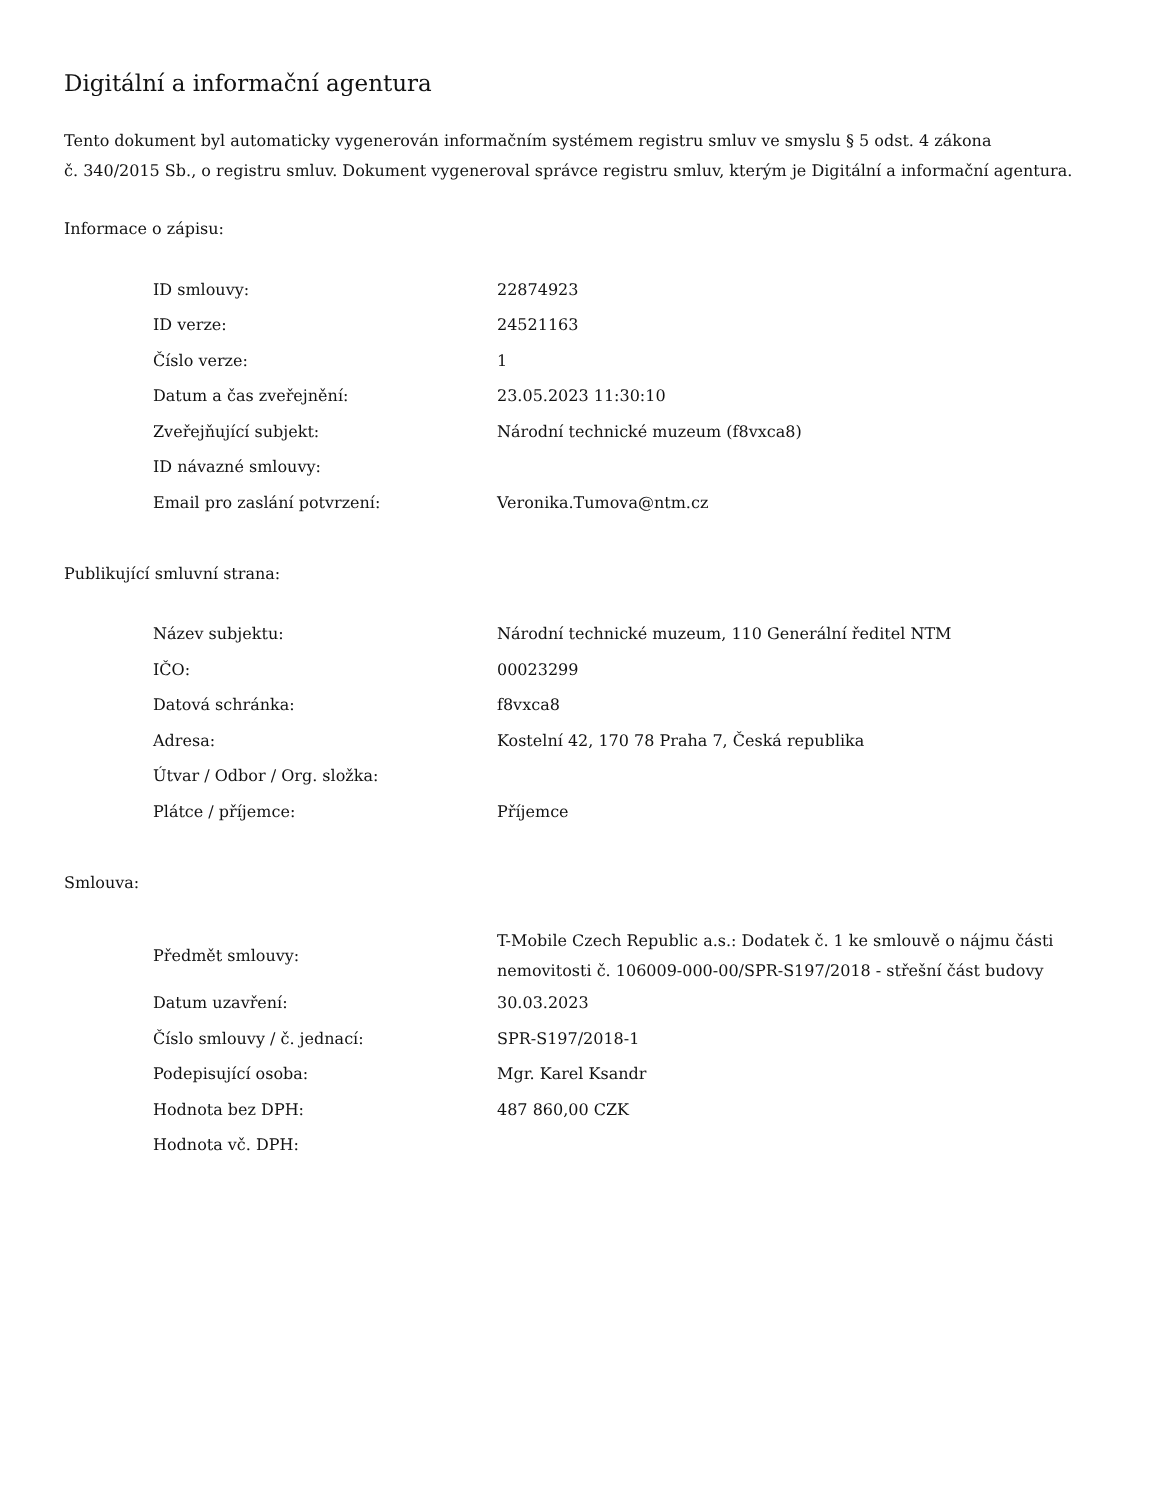Digitální a informační agentura
Tento dokument byl automaticky vygenerován informačním systémem registru smluv ve smyslu § 5 odst. 4 zákona
č. 340/2015 Sb., o registru smluv. Dokument vygeneroval správce registru smluv, kterým je Digitální a informační agentura.
Informace o zápisu:
| ID smlouvy: | 22874923 |
| ID verze: | 24521163 |
| Číslo verze: | 1 |
| Datum a čas zveřejnění: | 23.05.2023 11:30:10 |
| Zveřejňující subjekt: | Národní technické muzeum (f8vxca8) |
| ID návazné smlouvy: | |
| Email pro zaslání potvrzení: | Veronika.Tumova@ntm.cz |
Publikující smluvní strana:
| Název subjektu: | Národní technické muzeum, 110 Generální ředitel NTM |
| IČO: | 00023299 |
| Datová schránka: | f8vxca8 |
| Adresa: | Kostelní 42, 170 78 Praha 7, Česká republika |
| Útvar / Odbor / Org. složka: | |
| Plátce / příjemce: | Příjemce |
Smlouva:
| Předmět smlouvy: | T-Mobile Czech Republic a.s.: Dodatek č. 1 ke smlouvě o nájmu části nemovitosti č. 106009-000-00/SPR-S197/2018 - střešní část budovy |
| Datum uzavření: | 30.03.2023 |
| Číslo smlouvy / č. jednací: | SPR-S197/2018-1 |
| Podepisující osoba: | Mgr. Karel Ksandr |
| Hodnota bez DPH: | 487 860,00 CZK |
| Hodnota vč. DPH: | |